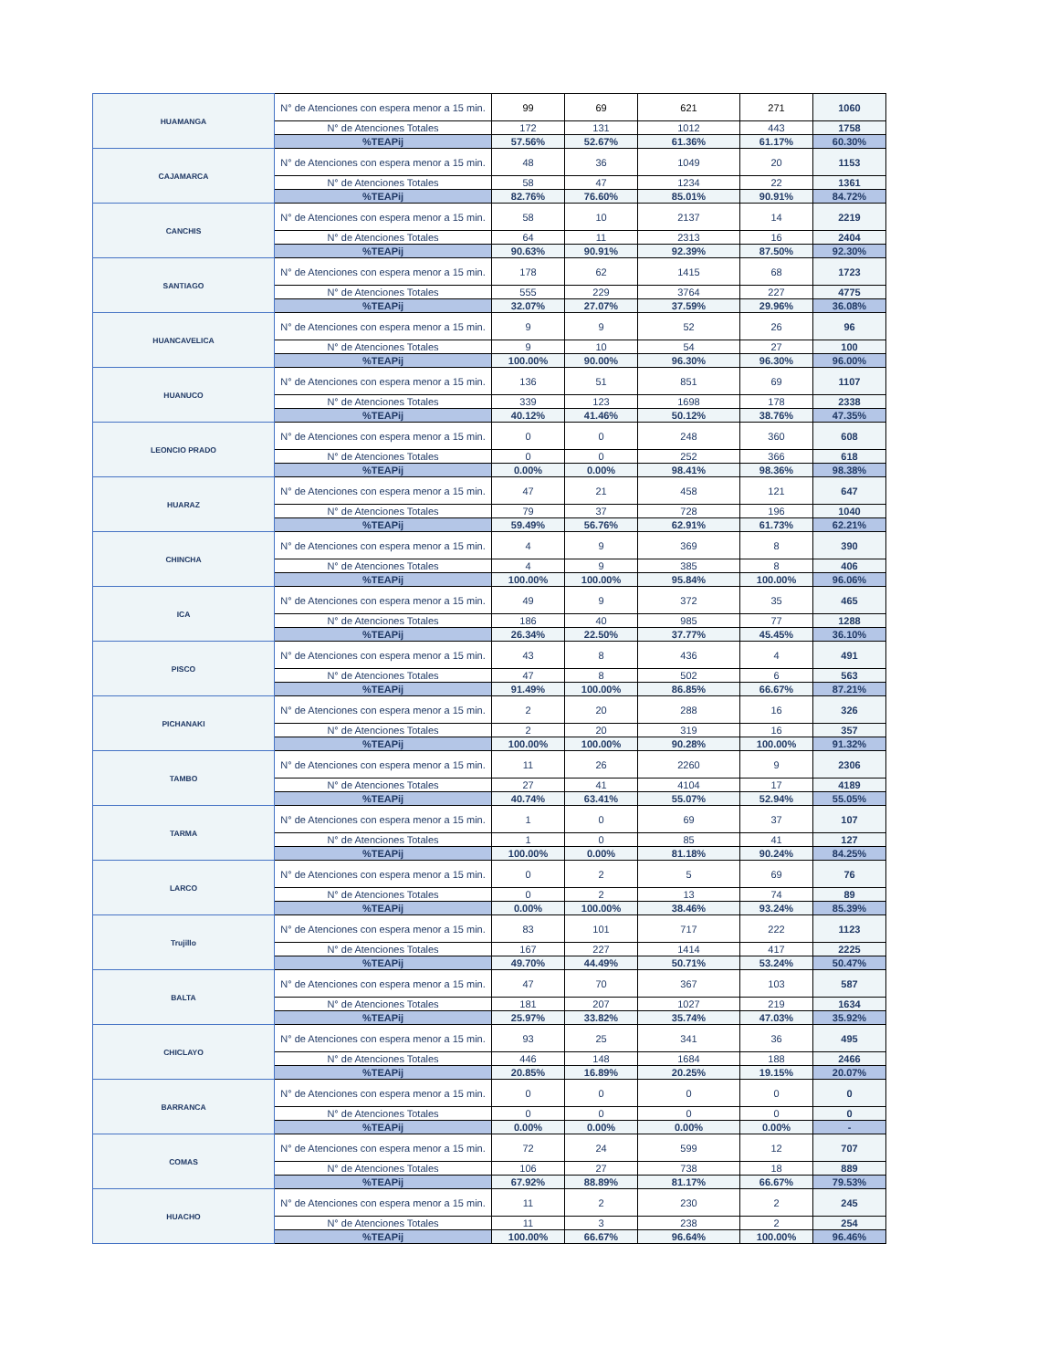| HUAMANGA | N° de Atenciones con espera menor a 15 min. | 99 | 69 | 621 | 271 | 1060 |
| | N° de Atenciones Totales | 172 | 131 | 1012 | 443 | 1758 |
| | %TEAPij | 57.56% | 52.67% | 61.36% | 61.17% | 60.30% |
| CAJAMARCA | N° de Atenciones con espera menor a 15 min. | 48 | 36 | 1049 | 20 | 1153 |
| | N° de Atenciones Totales | 58 | 47 | 1234 | 22 | 1361 |
| | %TEAPij | 82.76% | 76.60% | 85.01% | 90.91% | 84.72% |
| CANCHIS | N° de Atenciones con espera menor a 15 min. | 58 | 10 | 2137 | 14 | 2219 |
| | N° de Atenciones Totales | 64 | 11 | 2313 | 16 | 2404 |
| | %TEAPij | 90.63% | 90.91% | 92.39% | 87.50% | 92.30% |
| SANTIAGO | N° de Atenciones con espera menor a 15 min. | 178 | 62 | 1415 | 68 | 1723 |
| | N° de Atenciones Totales | 555 | 229 | 3764 | 227 | 4775 |
| | %TEAPij | 32.07% | 27.07% | 37.59% | 29.96% | 36.08% |
| HUANCAVELICA | N° de Atenciones con espera menor a 15 min. | 9 | 9 | 52 | 26 | 96 |
| | N° de Atenciones Totales | 9 | 10 | 54 | 27 | 100 |
| | %TEAPij | 100.00% | 90.00% | 96.30% | 96.30% | 96.00% |
| HUANUCO | N° de Atenciones con espera menor a 15 min. | 136 | 51 | 851 | 69 | 1107 |
| | N° de Atenciones Totales | 339 | 123 | 1698 | 178 | 2338 |
| | %TEAPij | 40.12% | 41.46% | 50.12% | 38.76% | 47.35% |
| LEONCIO PRADO | N° de Atenciones con espera menor a 15 min. | 0 | 0 | 248 | 360 | 608 |
| | N° de Atenciones Totales | 0 | 0 | 252 | 366 | 618 |
| | %TEAPij | 0.00% | 0.00% | 98.41% | 98.36% | 98.38% |
| HUARAZ | N° de Atenciones con espera menor a 15 min. | 47 | 21 | 458 | 121 | 647 |
| | N° de Atenciones Totales | 79 | 37 | 728 | 196 | 1040 |
| | %TEAPij | 59.49% | 56.76% | 62.91% | 61.73% | 62.21% |
| CHINCHA | N° de Atenciones con espera menor a 15 min. | 4 | 9 | 369 | 8 | 390 |
| | N° de Atenciones Totales | 4 | 9 | 385 | 8 | 406 |
| | %TEAPij | 100.00% | 100.00% | 95.84% | 100.00% | 96.06% |
| ICA | N° de Atenciones con espera menor a 15 min. | 49 | 9 | 372 | 35 | 465 |
| | N° de Atenciones Totales | 186 | 40 | 985 | 77 | 1288 |
| | %TEAPij | 26.34% | 22.50% | 37.77% | 45.45% | 36.10% |
| PISCO | N° de Atenciones con espera menor a 15 min. | 43 | 8 | 436 | 4 | 491 |
| | N° de Atenciones Totales | 47 | 8 | 502 | 6 | 563 |
| | %TEAPij | 91.49% | 100.00% | 86.85% | 66.67% | 87.21% |
| PICHANAKI | N° de Atenciones con espera menor a 15 min. | 2 | 20 | 288 | 16 | 326 |
| | N° de Atenciones Totales | 2 | 20 | 319 | 16 | 357 |
| | %TEAPij | 100.00% | 100.00% | 90.28% | 100.00% | 91.32% |
| TAMBO | N° de Atenciones con espera menor a 15 min. | 11 | 26 | 2260 | 9 | 2306 |
| | N° de Atenciones Totales | 27 | 41 | 4104 | 17 | 4189 |
| | %TEAPij | 40.74% | 63.41% | 55.07% | 52.94% | 55.05% |
| TARMA | N° de Atenciones con espera menor a 15 min. | 1 | 0 | 69 | 37 | 107 |
| | N° de Atenciones Totales | 1 | 0 | 85 | 41 | 127 |
| | %TEAPij | 100.00% | 0.00% | 81.18% | 90.24% | 84.25% |
| LARCO | N° de Atenciones con espera menor a 15 min. | 0 | 2 | 5 | 69 | 76 |
| | N° de Atenciones Totales | 0 | 2 | 13 | 74 | 89 |
| | %TEAPij | 0.00% | 100.00% | 38.46% | 93.24% | 85.39% |
| Trujillo | N° de Atenciones con espera menor a 15 min. | 83 | 101 | 717 | 222 | 1123 |
| | N° de Atenciones Totales | 167 | 227 | 1414 | 417 | 2225 |
| | %TEAPij | 49.70% | 44.49% | 50.71% | 53.24% | 50.47% |
| BALTA | N° de Atenciones con espera menor a 15 min. | 47 | 70 | 367 | 103 | 587 |
| | N° de Atenciones Totales | 181 | 207 | 1027 | 219 | 1634 |
| | %TEAPij | 25.97% | 33.82% | 35.74% | 47.03% | 35.92% |
| CHICLAYO | N° de Atenciones con espera menor a 15 min. | 93 | 25 | 341 | 36 | 495 |
| | N° de Atenciones Totales | 446 | 148 | 1684 | 188 | 2466 |
| | %TEAPij | 20.85% | 16.89% | 20.25% | 19.15% | 20.07% |
| BARRANCA | N° de Atenciones con espera menor a 15 min. | 0 | 0 | 0 | 0 | 0 |
| | N° de Atenciones Totales | 0 | 0 | 0 | 0 | 0 |
| | %TEAPij | 0.00% | 0.00% | 0.00% | 0.00% | - |
| COMAS | N° de Atenciones con espera menor a 15 min. | 72 | 24 | 599 | 12 | 707 |
| | N° de Atenciones Totales | 106 | 27 | 738 | 18 | 889 |
| | %TEAPij | 67.92% | 88.89% | 81.17% | 66.67% | 79.53% |
| HUACHO | N° de Atenciones con espera menor a 15 min. | 11 | 2 | 230 | 2 | 245 |
| | N° de Atenciones Totales | 11 | 3 | 238 | 2 | 254 |
| | %TEAPij | 100.00% | 66.67% | 96.64% | 100.00% | 96.46% |